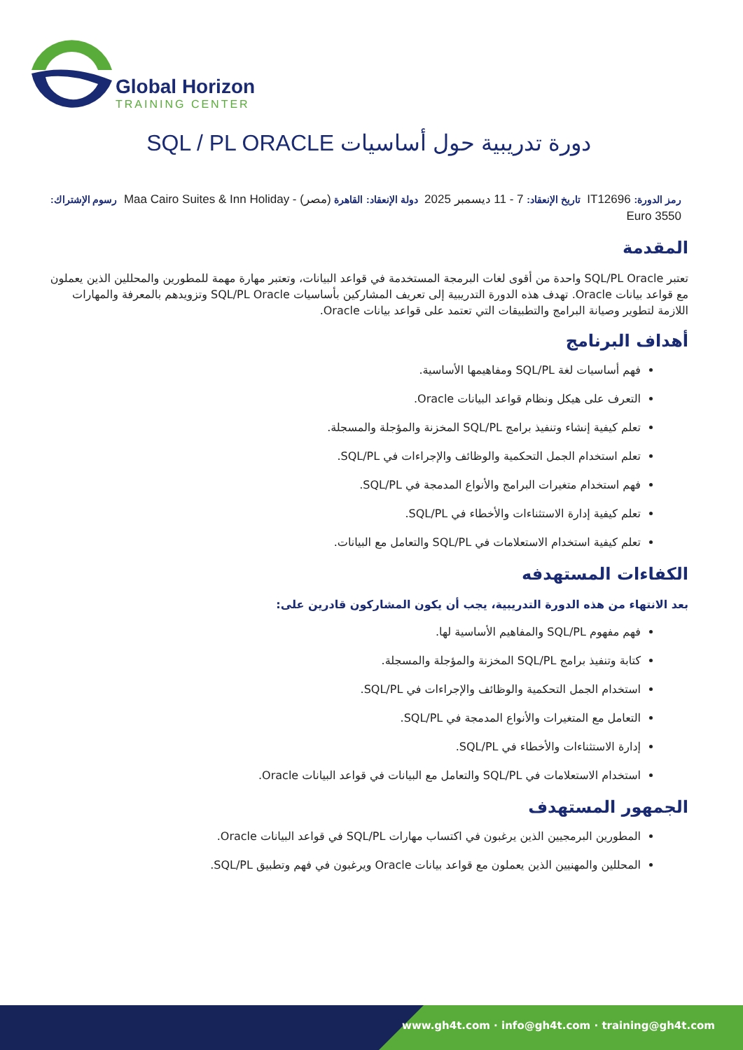Global Horizon
TRAINING CENTER
دورة تدريبية حول أساسيات SQL / PL ORACLE
رمز الدورة: IT12696 تاريخ الإنعقاد: 7 - 11 ديسمبر 2025 دولة الإنعقاد: القاهرة (مصر) - Maa Cairo Suites & Inn Holiday رسوم الإشتراك: 3550 Euro
المقدمة
تعتبر SQL/PL Oracle واحدة من أقوى لغات البرمجة المستخدمة في قواعد البيانات، وتعتبر مهارة مهمة للمطورين والمحللين الذين يعملون مع قواعد بيانات Oracle. تهدف هذه الدورة التدريبية إلى تعريف المشاركين بأساسيات SQL/PL Oracle وتزويدهم بالمعرفة والمهارات اللازمة لتطوير وصيانة البرامج والتطبيقات التي تعتمد على قواعد بيانات Oracle.
أهداف البرنامج
فهم أساسيات لغة SQL/PL ومفاهيمها الأساسية.
التعرف على هيكل ونظام قواعد البيانات Oracle.
تعلم كيفية إنشاء وتنفيذ برامج SQL/PL المخزنة والمؤجلة والمسجلة.
تعلم استخدام الجمل التحكمية والوظائف والإجراءات في SQL/PL.
فهم استخدام متغيرات البرامج والأنواع المدمجة في SQL/PL.
تعلم كيفية إدارة الاستثناءات والأخطاء في SQL/PL.
تعلم كيفية استخدام الاستعلامات في SQL/PL والتعامل مع البيانات.
الكفاءات المستهدفه
بعد الانتهاء من هذه الدورة التدريبية، يجب أن يكون المشاركون قادرين على:
فهم مفهوم SQL/PL والمفاهيم الأساسية لها.
كتابة وتنفيذ برامج SQL/PL المخزنة والمؤجلة والمسجلة.
استخدام الجمل التحكمية والوظائف والإجراءات في SQL/PL.
التعامل مع المتغيرات والأنواع المدمجة في SQL/PL.
إدارة الاستثناءات والأخطاء في SQL/PL.
استخدام الاستعلامات في SQL/PL والتعامل مع البيانات في قواعد البيانات Oracle.
الجمهور المستهدف
المطورين البرمجيين الذين يرغبون في اكتساب مهارات SQL/PL في قواعد البيانات Oracle.
المحللين والمهنيين الذين يعملون مع قواعد بيانات Oracle ويرغبون في فهم وتطبيق SQL/PL.
www.gh4t.com · info@gh4t.com · training@gh4t.com